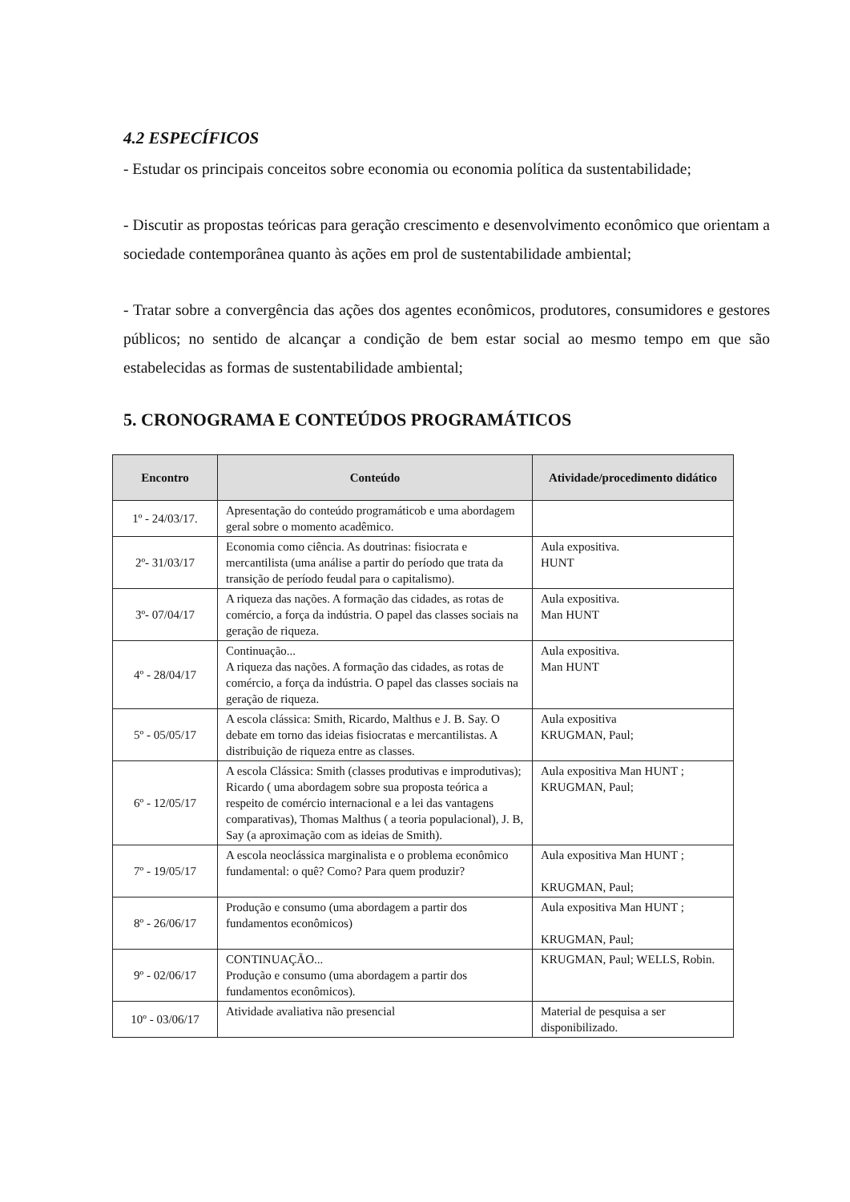4.2 ESPECÍFICOS
- Estudar os principais conceitos sobre economia ou economia política da sustentabilidade;
- Discutir as propostas teóricas para geração crescimento e desenvolvimento econômico que orientam a sociedade contemporânea quanto às ações em prol de sustentabilidade ambiental;
- Tratar sobre a convergência das ações dos agentes econômicos, produtores, consumidores e gestores públicos; no sentido de alcançar a condição de bem estar social ao mesmo tempo em que são estabelecidas as formas de sustentabilidade ambiental;
5. CRONOGRAMA E CONTEÚDOS PROGRAMÁTICOS
| Encontro | Conteúdo | Atividade/procedimento didático |
| --- | --- | --- |
| 1º - 24/03/17. | Apresentação do conteúdo programáticob e uma abordagem geral sobre o momento acadêmico. | |
| 2º- 31/03/17 | Economia como ciência. As doutrinas: fisiocrata e mercantilista (uma análise a partir do período que trata da transição de período feudal para o capitalismo). | Aula expositiva. HUNT |
| 3º- 07/04/17 | A riqueza das nações. A formação das cidades, as rotas de comércio, a força da indústria. O papel das classes sociais na geração de riqueza. | Aula expositiva. Man HUNT |
| 4º - 28/04/17 | Continuação... A riqueza das nações. A formação das cidades, as rotas de comércio, a força da indústria. O papel das classes sociais na geração de riqueza. | Aula expositiva. Man HUNT |
| 5º - 05/05/17 | A escola clássica: Smith, Ricardo, Malthus e J. B. Say. O debate em torno das ideias fisiocratas e mercantilistas. A distribuição de riqueza entre as classes. | Aula expositiva KRUGMAN, Paul; |
| 6º - 12/05/17 | A escola Clássica: Smith (classes produtivas e improdutivas); Ricardo ( uma abordagem sobre sua proposta teórica a respeito de comércio internacional e a lei das vantagens comparativas), Thomas Malthus ( a teoria populacional), J. B, Say (a aproximação com as ideias de Smith). | Aula expositiva Man HUNT ; KRUGMAN, Paul; |
| 7º - 19/05/17 | A escola neoclássica marginalista e o problema econômico fundamental: o quê? Como? Para quem produzir? | Aula expositiva Man HUNT ; KRUGMAN, Paul; |
| 8º - 26/06/17 | Produção e consumo (uma abordagem a partir dos fundamentos econômicos) | Aula expositiva Man HUNT ; KRUGMAN, Paul; |
| 9º - 02/06/17 | CONTINUAÇÃO... Produção e consumo (uma abordagem a partir dos fundamentos econômicos). | KRUGMAN, Paul; WELLS, Robin. |
| 10º - 03/06/17 | Atividade avaliativa não presencial | Material de pesquisa a ser disponibilizado. |